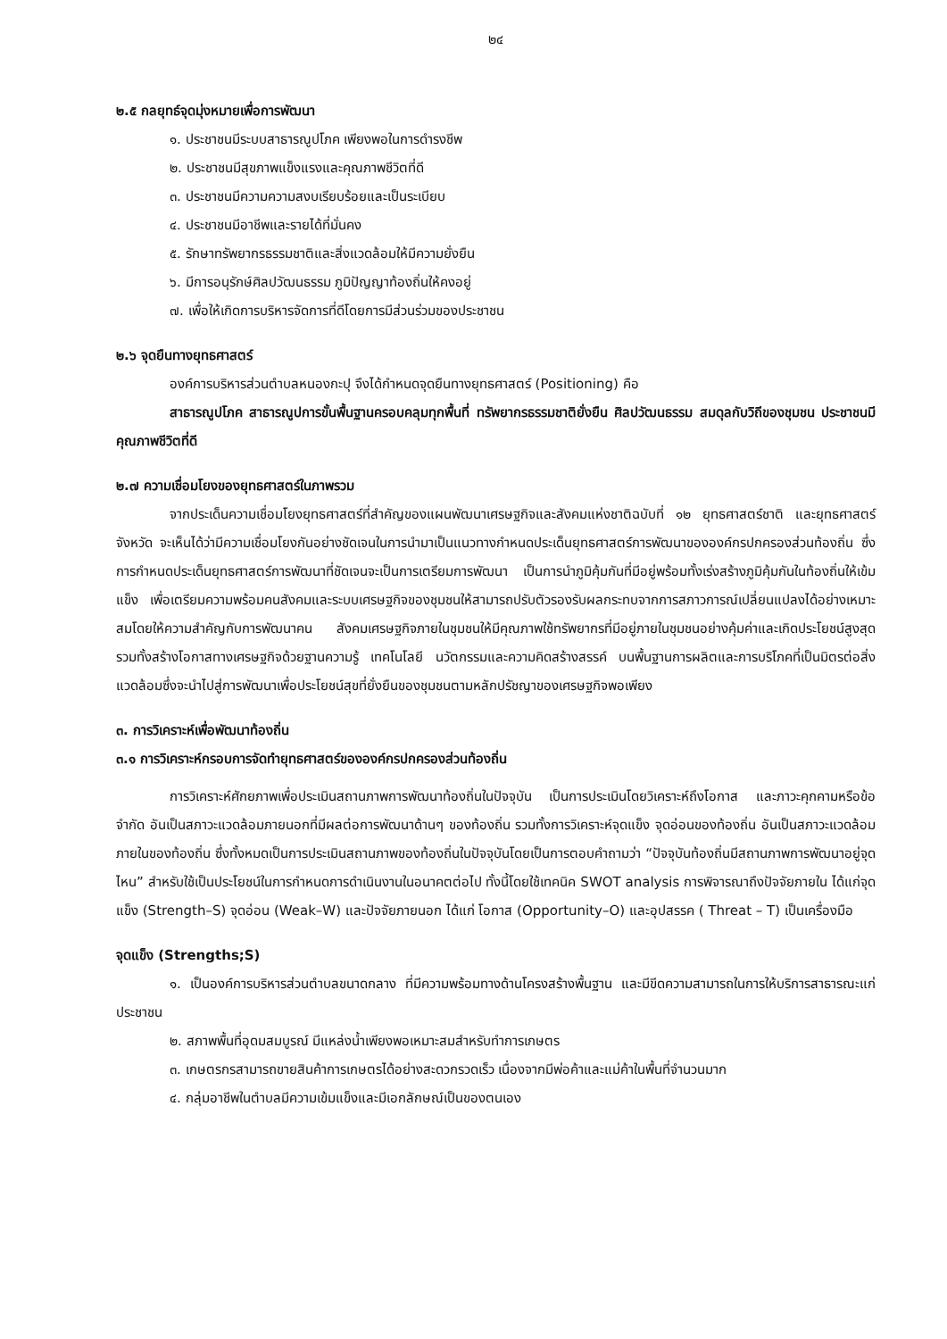๒๔
๒.๕ กลยุทธ์จุดมุ่งหมายเพื่อการพัฒนา
๑. ประชาชนมีระบบสาธารณูปโภค เพียงพอในการดำรงชีพ
๒. ประชาชนมีสุขภาพแข็งแรงและคุณภาพชีวิตที่ดี
๓. ประชาชนมีความความสงบเรียบร้อยและเป็นระเบียบ
๔. ประชาชนมีอาชีพและรายได้ที่มั่นคง
๕. รักษาทรัพยากรธรรมชาติและสิ่งแวดล้อมให้มีความยั่งยืน
๖. มีการอนุรักษ์ศิลปวัฒนธรรม ภูมิปัญญาท้องถิ่นให้คงอยู่
๗. เพื่อให้เกิดการบริหารจัดการที่ดีโดยการมีส่วนร่วมของประชาชน
๒.๖ จุดยืนทางยุทธศาสตร์
องค์การบริหารส่วนตำบลหนองกะปุ จึงได้กำหนดจุดยืนทางยุทธศาสตร์ (Positioning) คือ
สาธารณูปโภค สาธารณูปการขั้นพื้นฐานครอบคลุมทุกพื้นที่ ทรัพยากรธรรมชาติยั่งยืน ศิลปวัฒนธรรม สมดุลกับวิถีของชุมชน ประชาชนมีคุณภาพชีวิตที่ดี
๒.๗ ความเชื่อมโยงของยุทธศาสตร์ในภาพรวม
จากประเด็นความเชื่อมโยงยุทธศาสตร์ที่สำคัญของแผนพัฒนาเศรษฐกิจและสังคมแห่งชาติฉบับที่ ๑๒ ยุทธศาสตร์ชาติ และยุทธศาสตร์จังหวัด จะเห็นได้ว่ามีความเชื่อมโยงกันอย่างชัดเจนในการนำมาเป็นแนวทางกำหนดประเด็นยุทธศาสตร์การพัฒนาขององค์กรปกครองส่วนท้องถิ่น ซึ่งการกำหนดประเด็นยุทธศาสตร์การพัฒนาที่ชัดเจนจะเป็นการเตรียมการพัฒนา เป็นการนำภูมิคุ้มกันที่มีอยู่พร้อมทั้งเร่งสร้างภูมิคุ้มกันในท้องถิ่นให้เข้มแข็ง เพื่อเตรียมความพร้อมคนสังคมและระบบเศรษฐกิจของชุมชนให้สามารถปรับตัวรองรับผลกระทบจากการสภาวการณ์เปลี่ยนแปลงได้อย่างเหมาะสมโดยให้ความสำคัญกับการพัฒนาคน สังคมเศรษฐกิจภายในชุมชนให้มีคุณภาพใช้ทรัพยากรที่มีอยู่ภายในชุมชนอย่างคุ้มค่าและเกิดประโยชน์สูงสุดรวมทั้งสร้างโอกาสทางเศรษฐกิจด้วยฐานความรู้ เทคโนโลยี นวัตกรรมและความคิดสร้างสรรค์ บนพื้นฐานการผลิตและการบริโภคที่เป็นมิตรต่อสิ่งแวดล้อมซึ่งจะนำไปสู่การพัฒนาเพื่อประโยชน์สุขที่ยั่งยืนของชุมชนตามหลักปรัชญาของเศรษฐกิจพอเพียง
๓. การวิเคราะห์เพื่อพัฒนาท้องถิ่น
๓.๑ การวิเคราะห์กรอบการจัดทำยุทธศาสตร์ขององค์กรปกครองส่วนท้องถิ่น
การวิเคราะห์ศักยภาพเพื่อประเมินสถานภาพการพัฒนาท้องถิ่นในปัจจุบัน เป็นการประเมินโดยวิเคราะห์ถึงโอกาส และภาวะคุกคามหรือข้อจำกัด อันเป็นสภาวะแวดล้อมภายนอกที่มีผลต่อการพัฒนาด้านๆ ของท้องถิ่น รวมทั้งการวิเคราะห์จุดแข็ง จุดอ่อนของท้องถิ่น อันเป็นสภาวะแวดล้อมภายในของท้องถิ่น ซึ่งทั้งหมดเป็นการประเมินสถานภาพของท้องถิ่นในปัจจุบันโดยเป็นการตอบคำถามว่า “ปัจจุบันท้องถิ่นมีสถานภาพการพัฒนาอยู่จุดไหน” สำหรับใช้เป็นประโยชน์ในการกำหนดการดำเนินงานในอนาคตต่อไป ทั้งนี้โดยใช้เทคนิค SWOT analysis การพิจารณาถึงปัจจัยภายใน ได้แก่จุดแข็ง (Strength–S) จุดอ่อน (Weak–W) และปัจจัยภายนอก ได้แก่ โอกาส (Opportunity–O) และอุปสรรค ( Threat – T) เป็นเครื่องมือ
จุดแข็ง (Strengths;S)
๑. เป็นองค์การบริหารส่วนตำบลขนาดกลาง ที่มีความพร้อมทางด้านโครงสร้างพื้นฐาน และมีขีดความสามารถในการให้บริการสาธารณะแก่ประชาชน
๒. สภาพพื้นที่อุดมสมบูรณ์ มีแหล่งน้ำเพียงพอเหมาะสมสำหรับทำการเกษตร
๓. เกษตรกรสามารถขายสินค้าการเกษตรได้อย่างสะดวกรวดเร็ว เนื่องจากมีพ่อค้าและแม่ค้าในพื้นที่จำนวนมาก
๔. กลุ่มอาชีพในตำบลมีความเข้มแข็งและมีเอกลักษณ์เป็นของตนเอง